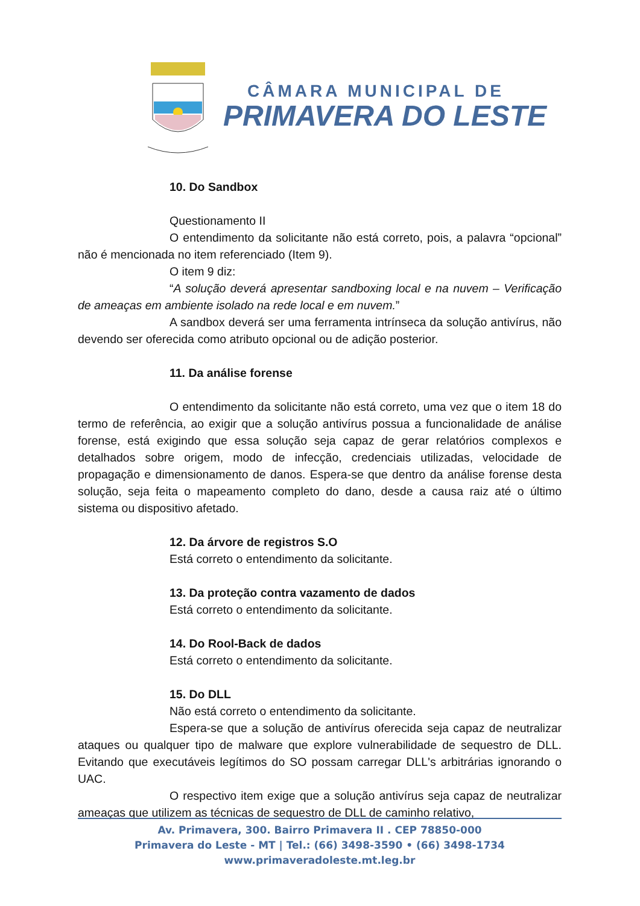CÂMARA MUNICIPAL DE
PRIMAVERA DO LESTE
10. Do Sandbox
Questionamento II
O entendimento da solicitante não está correto, pois, a palavra “opcional” não é mencionada no item referenciado (Item 9).
O item 9 diz:
“A solução deverá apresentar sandboxing local e na nuvem – Verificação de ameaças em ambiente isolado na rede local e em nuvem.”
A sandbox deverá ser uma ferramenta intrínseca da solução antivírus, não devendo ser oferecida como atributo opcional ou de adição posterior.
11. Da análise forense
O entendimento da solicitante não está correto, uma vez que o item 18 do termo de referência, ao exigir que a solução antivírus possua a funcionalidade de análise forense, está exigindo que essa solução seja capaz de gerar relatórios complexos e detalhados sobre origem, modo de infecção, credenciais utilizadas, velocidade de propagação e dimensionamento de danos. Espera-se que dentro da análise forense desta solução, seja feita o mapeamento completo do dano, desde a causa raiz até o último sistema ou dispositivo afetado.
12. Da árvore de registros S.O
Está correto o entendimento da solicitante.
13. Da proteção contra vazamento de dados
Está correto o entendimento da solicitante.
14. Do Rool-Back de dados
Está correto o entendimento da solicitante.
15. Do DLL
Não está correto o entendimento da solicitante.
Espera-se que a solução de antivírus oferecida seja capaz de neutralizar ataques ou qualquer tipo de malware que explore vulnerabilidade de sequestro de DLL. Evitando que executáveis legítimos do SO possam carregar DLL's arbitrárias ignorando o UAC.
O respectivo item exige que a solução antivírus seja capaz de neutralizar ameaças que utilizem as técnicas de sequestro de DLL de caminho relativo,
Av. Primavera, 300. Bairro Primavera II . CEP 78850-000
Primavera do Leste - MT | Tel.: (66) 3498-3590 • (66) 3498-1734
www.primaveradoleste.mt.leg.br